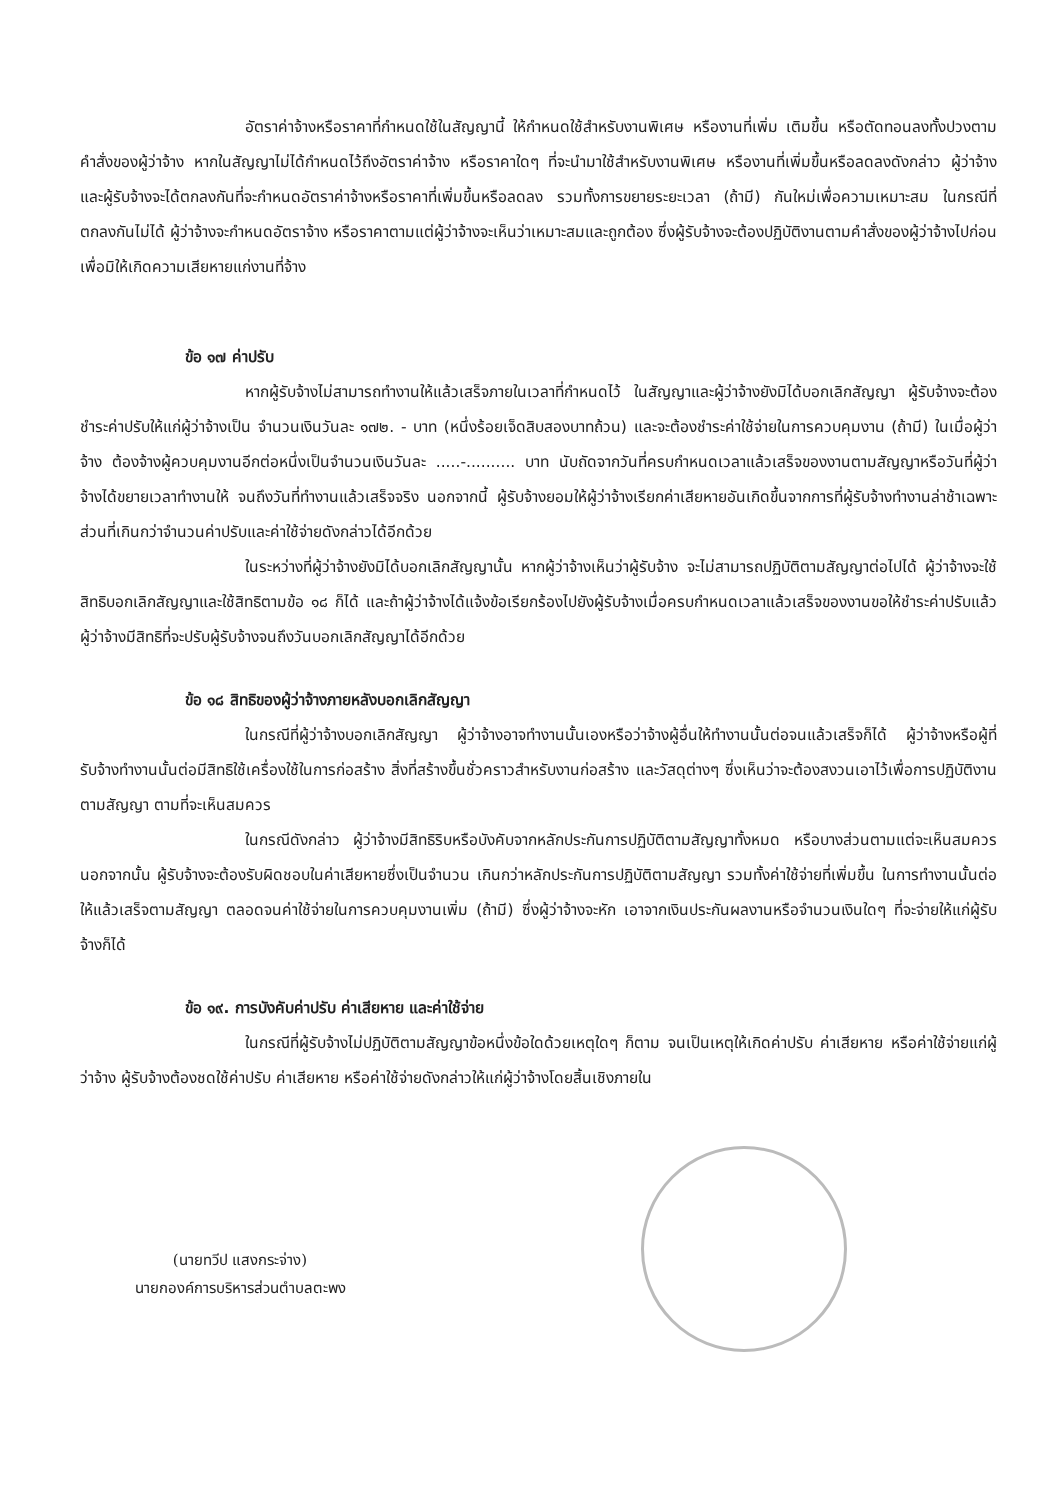อัตราค่าจ้างหรือราคาที่กำหนดใช้ในสัญญานี้ ให้กำหนดใช้สำหรับงานพิเศษ หรืองานที่เพิ่ม เติมขึ้น หรือตัดทอนลงทั้งปวงตามคำสั่งของผู้ว่าจ้าง หากในสัญญาไม่ได้กำหนดไว้ถึงอัตราค่าจ้าง หรือราคาใดๆ ที่จะนำมาใช้สำหรับงานพิเศษ หรืองานที่เพิ่มขึ้นหรือลดลงดังกล่าว ผู้ว่าจ้าง และผู้รับจ้างจะได้ตกลงกันที่จะกำหนดอัตราค่าจ้างหรือราคาที่เพิ่มขึ้นหรือลดลง รวมทั้งการขยายระยะเวลา (ถ้ามี) กันใหม่เพื่อความเหมาะสม ในกรณีที่ตกลงกันไม่ได้ ผู้ว่าจ้างจะกำหนดอัตราจ้าง หรือราคาตามแต่ผู้ว่าจ้างจะเห็นว่าเหมาะสมและถูกต้อง ซึ่งผู้รับจ้างจะต้องปฏิบัติงานตามคำสั่งของผู้ว่าจ้างไปก่อนเพื่อมิให้เกิดความเสียหายแก่งานที่จ้าง
ข้อ ๑๗ ค่าปรับ
หากผู้รับจ้างไม่สามารถทำงานให้แล้วเสร็จภายในเวลาที่กำหนดไว้ ในสัญญาและผู้ว่าจ้างยังมิได้บอกเลิกสัญญา ผู้รับจ้างจะต้องชำระค่าปรับให้แก่ผู้ว่าจ้างเป็น จำนวนเงินวันละ ๑๗๒. - บาท (หนึ่งร้อยเจ็ดสิบสองบาทถ้วน) และจะต้องชำระค่าใช้จ่ายในการควบคุมงาน (ถ้ามี) ในเมื่อผู้ว่าจ้าง ต้องจ้างผู้ควบคุมงานอีกต่อหนึ่งเป็นจำนวนเงินวันละ .....-.......... บาท นับถัดจากวันที่ครบกำหนดเวลาแล้วเสร็จของงานตามสัญญาหรือวันที่ผู้ว่าจ้างได้ขยายเวลาทำงานให้ จนถึงวันที่ทำงานแล้วเสร็จจริง นอกจากนี้ ผู้รับจ้างยอมให้ผู้ว่าจ้างเรียกค่าเสียหายอันเกิดขึ้นจากการที่ผู้รับจ้างทำงานล่าช้าเฉพาะส่วนที่เกินกว่าจำนวนค่าปรับและค่าใช้จ่ายดังกล่าวได้อีกด้วย
ในระหว่างที่ผู้ว่าจ้างยังมิได้บอกเลิกสัญญานั้น หากผู้ว่าจ้างเห็นว่าผู้รับจ้าง จะไม่สามารถปฏิบัติตามสัญญาต่อไปได้ ผู้ว่าจ้างจะใช้สิทธิบอกเลิกสัญญาและใช้สิทธิตามข้อ ๑๘ ก็ได้ และถ้าผู้ว่าจ้างได้แจ้งข้อเรียกร้องไปยังผู้รับจ้างเมื่อครบกำหนดเวลาแล้วเสร็จของงานขอให้ชำระค่าปรับแล้ว ผู้ว่าจ้างมีสิทธิที่จะปรับผู้รับจ้างจนถึงวันบอกเลิกสัญญาได้อีกด้วย
ข้อ ๑๘ สิทธิของผู้ว่าจ้างภายหลังบอกเลิกสัญญา
ในกรณีที่ผู้ว่าจ้างบอกเลิกสัญญา ผู้ว่าจ้างอาจทำงานนั้นเองหรือว่าจ้างผู้อื่นให้ทำงานนั้นต่อจนแล้วเสร็จก็ได้ ผู้ว่าจ้างหรือผู้ที่รับจ้างทำงานนั้นต่อมีสิทธิใช้เครื่องใช้ในการก่อสร้าง สิ่งที่สร้างขึ้นชั่วคราวสำหรับงานก่อสร้าง และวัสดุต่างๆ ซึ่งเห็นว่าจะต้องสงวนเอาไว้เพื่อการปฏิบัติงานตามสัญญา ตามที่จะเห็นสมควร
ในกรณีดังกล่าว ผู้ว่าจ้างมีสิทธิริบหรือบังคับจากหลักประกันการปฏิบัติตามสัญญาทั้งหมด หรือบางส่วนตามแต่จะเห็นสมควร นอกจากนั้น ผู้รับจ้างจะต้องรับผิดชอบในค่าเสียหายซึ่งเป็นจำนวน เกินกว่าหลักประกันการปฏิบัติตามสัญญา รวมทั้งค่าใช้จ่ายที่เพิ่มขึ้น ในการทำงานนั้นต่อให้แล้วเสร็จตามสัญญา ตลอดจนค่าใช้จ่ายในการควบคุมงานเพิ่ม (ถ้ามี) ซึ่งผู้ว่าจ้างจะหัก เอาจากเงินประกันผลงานหรือจำนวนเงินใดๆ ที่จะจ่ายให้แก่ผู้รับจ้างก็ได้
ข้อ ๑๙. การบังคับค่าปรับ ค่าเสียหาย และค่าใช้จ่าย
ในกรณีที่ผู้รับจ้างไม่ปฏิบัติตามสัญญาข้อหนึ่งข้อใดด้วยเหตุใดๆ ก็ตาม จนเป็นเหตุให้เกิดค่าปรับ ค่าเสียหาย หรือค่าใช้จ่ายแก่ผู้ว่าจ้าง ผู้รับจ้างต้องชดใช้ค่าปรับ ค่าเสียหาย หรือค่าใช้จ่ายดังกล่าวให้แก่ผู้ว่าจ้างโดยสิ้นเชิงภายใน
(นายทวีป แสงกระจ่าง)
นายกองค์การบริหารส่วนตำบลตะพง